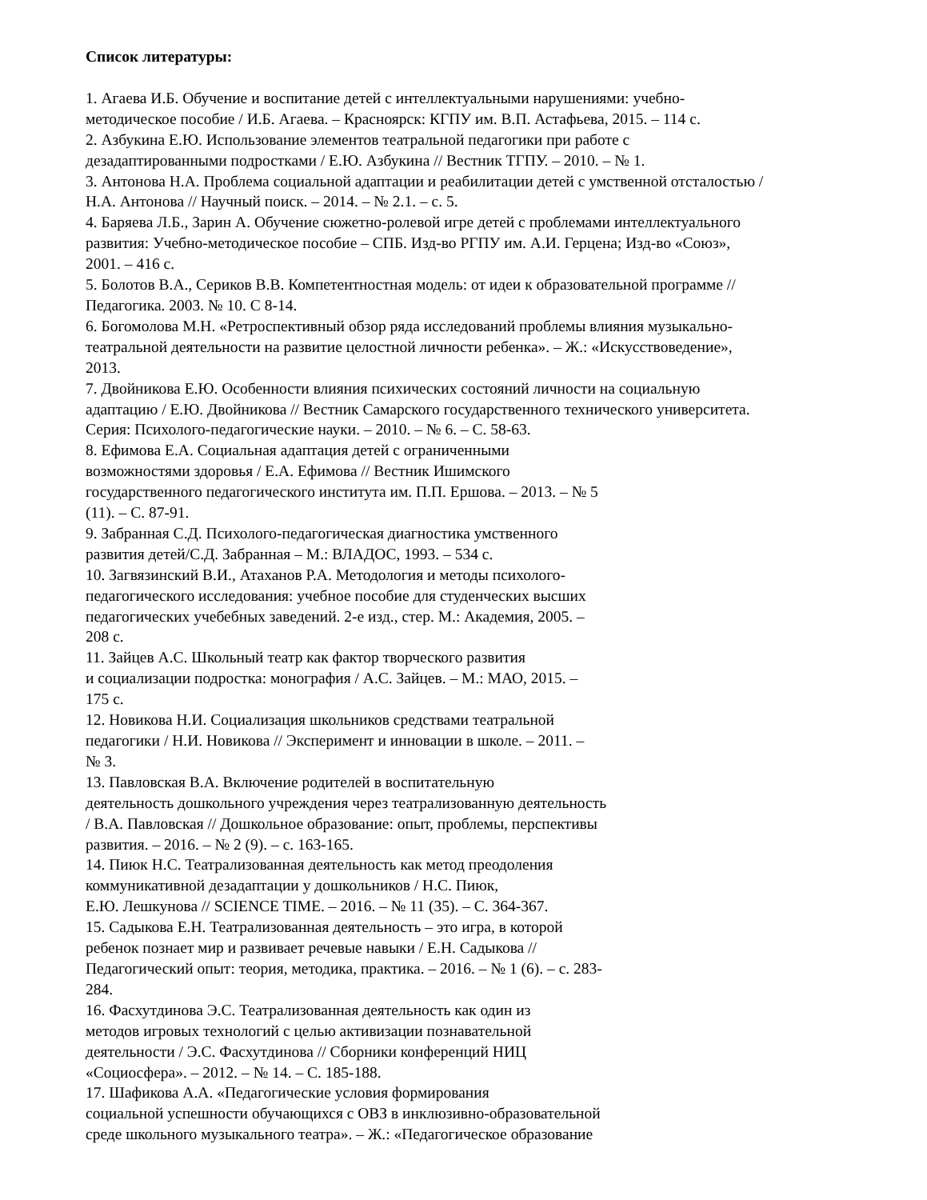Список литературы:
1. Агаева И.Б. Обучение и воспитание детей с интеллектуальными нарушениями: учебно-
методическое пособие / И.Б. Агаева. – Красноярск: КГПУ им. В.П. Астафьева, 2015. – 114 с.
2. Азбукина Е.Ю. Использование элементов театральной педагогики при работе с
дезадаптированными подростками / Е.Ю. Азбукина // Вестник ТГПУ. – 2010. – № 1.
3. Антонова Н.А. Проблема социальной адаптации и реабилитации детей с умственной отсталостью /
Н.А. Антонова // Научный поиск. – 2014. – № 2.1. – с. 5.
4. Баряева Л.Б., Зарин А. Обучение сюжетно-ролевой игре детей с проблемами интеллектуального
развития: Учебно-методическое пособие – СПБ. Изд-во РГПУ им. А.И. Герцена; Изд-во «Союз»,
2001. – 416 с.
5. Болотов В.А., Сериков В.В. Компетентностная модель: от идеи к образовательной программе //
Педагогика. 2003. № 10. С 8-14.
6. Богомолова М.Н. «Ретроспективный обзор ряда исследований проблемы влияния музыкально-
театральной деятельности на развитие целостной личности ребенка». – Ж.: «Искусствоведение»,
2013.
7. Двойникова Е.Ю. Особенности влияния психических состояний личности на социальную
адаптацию / Е.Ю. Двойникова // Вестник Самарского государственного технического университета.
Серия: Психолого-педагогические науки. – 2010. – № 6. – С. 58-63.
8. Ефимова Е.А. Социальная адаптация детей с ограниченными
возможностями здоровья / Е.А. Ефимова // Вестник Ишимского
государственного педагогического института им. П.П. Ершова. – 2013. – № 5
(11). – С. 87-91.
9. Забранная С.Д. Психолого-педагогическая диагностика умственного
развития детей/С.Д. Забранная – М.: ВЛАДОС, 1993. – 534 с.
10. Загвязинский В.И., Атаханов Р.А. Методология и методы психолого-
педагогического исследования: учебное пособие для студенческих высших
педагогических учебебных заведений. 2-е изд., стер. М.: Академия, 2005. –
208 с.
11. Зайцев А.С. Школьный театр как фактор творческого развития
и социализации подростка: монография / А.С. Зайцев. – М.: МАО, 2015. –
175 с.
12. Новикова Н.И. Социализация школьников средствами театральной
педагогики / Н.И. Новикова // Эксперимент и инновации в школе. – 2011. –
№ 3.
13. Павловская В.А. Включение родителей в воспитательную
деятельность дошкольного учреждения через театрализованную деятельность
/ В.А. Павловская // Дошкольное образование: опыт, проблемы, перспективы
развития. – 2016. – № 2 (9). – с. 163-165.
14. Пиюк Н.С. Театрализованная деятельность как метод преодоления
коммуникативной дезадаптации у дошкольников / Н.С. Пиюк,
Е.Ю. Лешкунова // SCIENCE TIME. – 2016. – № 11 (35). – С. 364-367.
15. Садыкова Е.Н. Театрализованная деятельность – это игра, в которой
ребенок познает мир и развивает речевые навыки / Е.Н. Садыкова //
Педагогический опыт: теория, методика, практика. – 2016. – № 1 (6). – с. 283-
284.
16. Фасхутдинова Э.С. Театрализованная деятельность как один из
методов игровых технологий с целью активизации познавательной
деятельности / Э.С. Фасхутдинова // Сборники конференций НИЦ
«Социосфера». – 2012. – № 14. – С. 185-188.
17. Шафикова А.А. «Педагогические условия формирования
социальной успешности обучающихся с ОВЗ в инклюзивно-образовательной
среде школьного музыкального театра». – Ж.: «Педагогическое образование